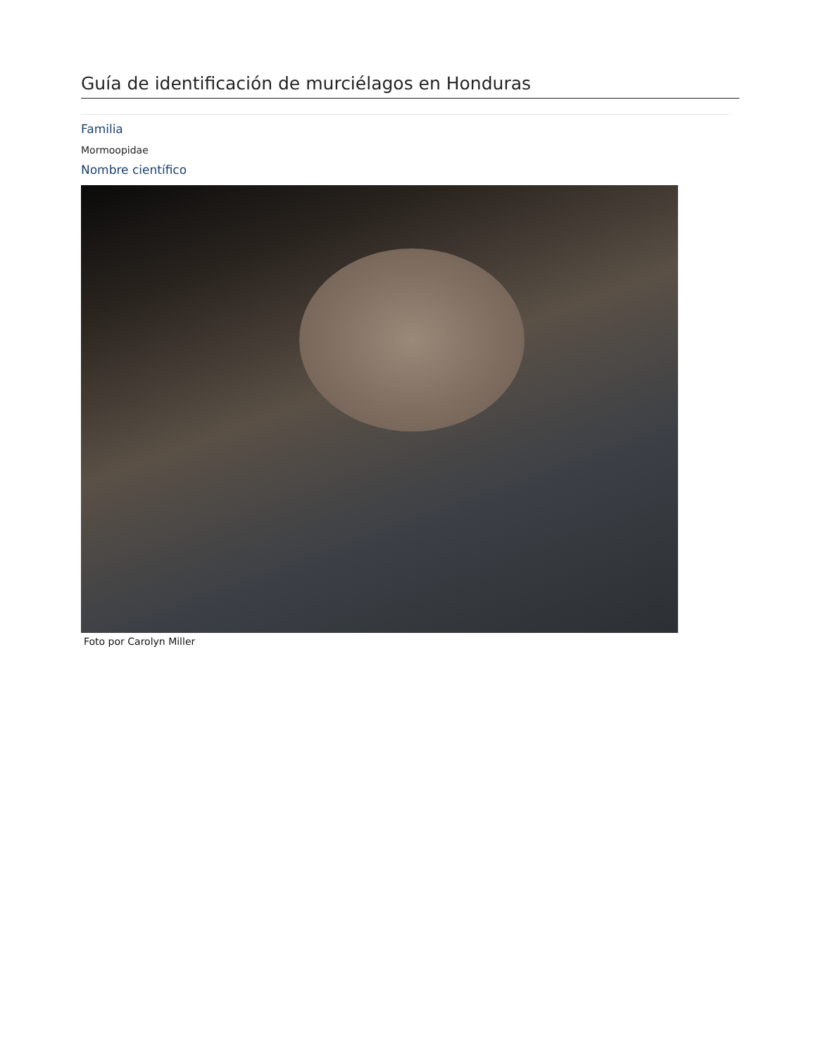Guía de identificación de murciélagos en Honduras
Familia
Mormoopidae
Nombre científico
Foto por Carolyn Miller